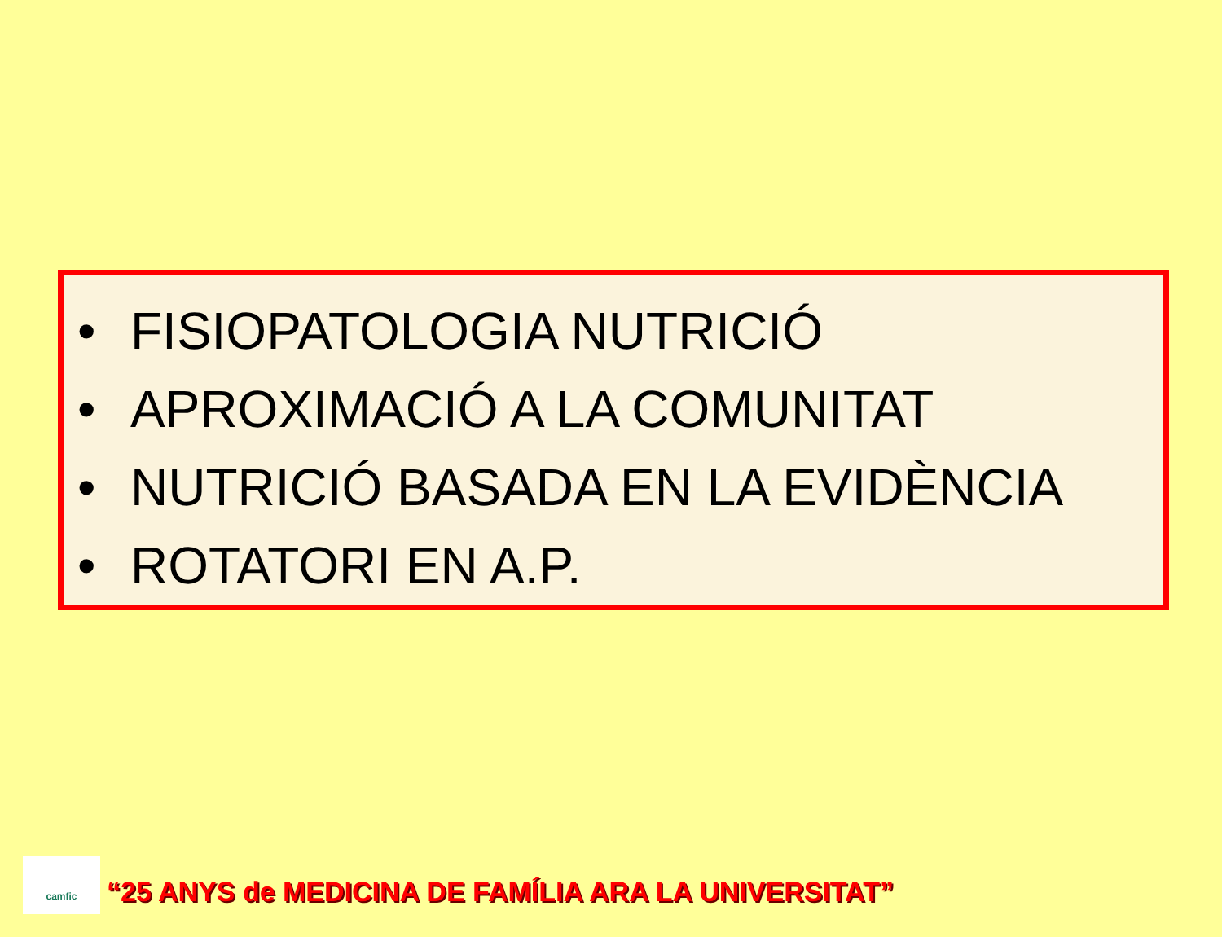• FISIOPATOLOGIA NUTRICIÓ
• APROXIMACIÓ A LA COMUNITAT
• NUTRICIÓ BASADA EN LA EVIDÈNCIA
• ROTATORI EN A.P.
camfic
“25 ANYS de MEDICINA DE FAMÍLIA ARA LA UNIVERSITAT”